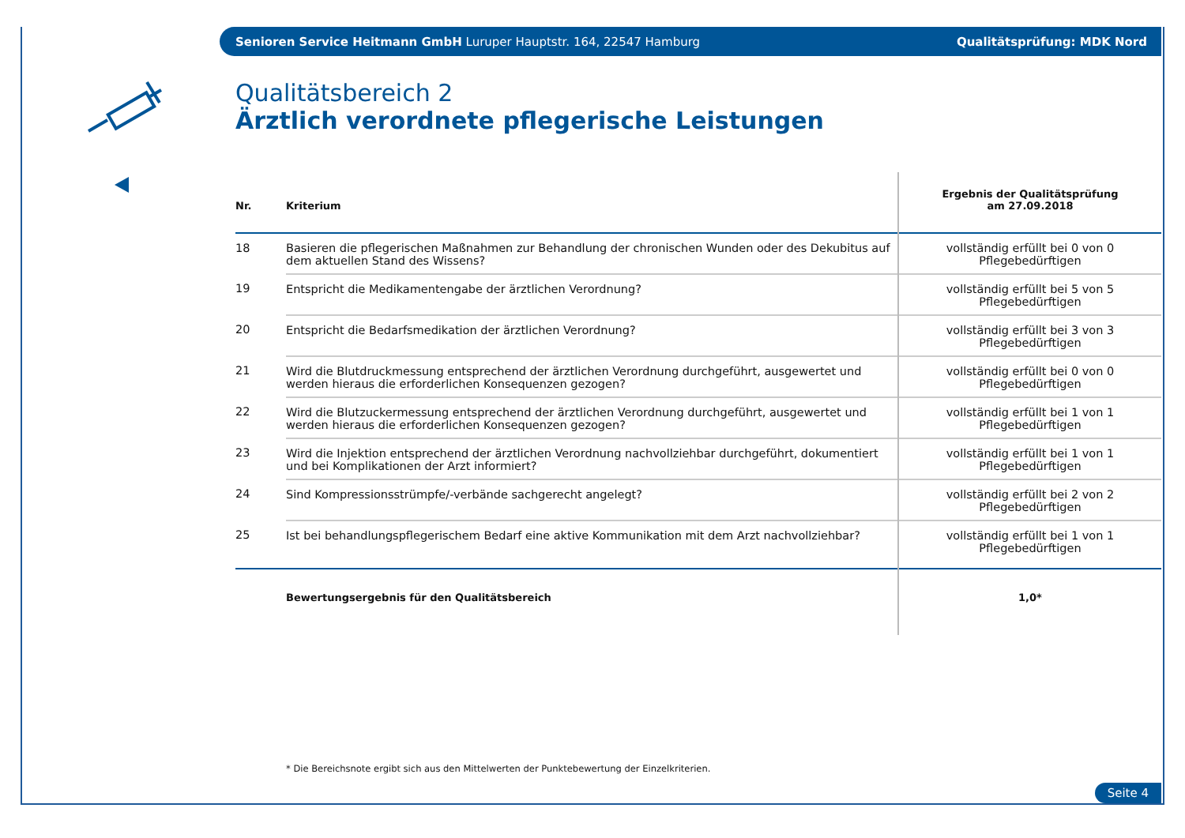Senioren Service Heitmann GmbH Luruper Hauptstr. 164, 22547 Hamburg Qualitätsprüfung: MDK Nord
Qualitätsbereich 2
Ärztlich verordnete pflegerische Leistungen
| Nr. | Kriterium | Ergebnis der Qualitätsprüfung am 27.09.2018 |
| --- | --- | --- |
| 18 | Basieren die pflegerischen Maßnahmen zur Behandlung der chronischen Wunden oder des Dekubitus auf dem aktuellen Stand des Wissens? | vollständig erfüllt bei 0 von 0 Pflegebedürftigen |
| 19 | Entspricht die Medikamentengabe der ärztlichen Verordnung? | vollständig erfüllt bei 5 von 5 Pflegebedürftigen |
| 20 | Entspricht die Bedarfsmedikation der ärztlichen Verordnung? | vollständig erfüllt bei 3 von 3 Pflegebedürftigen |
| 21 | Wird die Blutdruckmessung entsprechend der ärztlichen Verordnung durchgeführt, ausgewertet und werden hieraus die erforderlichen Konsequenzen gezogen? | vollständig erfüllt bei 0 von 0 Pflegebedürftigen |
| 22 | Wird die Blutzuckermessung entsprechend der ärztlichen Verordnung durchgeführt, ausgewertet und werden hieraus die erforderlichen Konsequenzen gezogen? | vollständig erfüllt bei 1 von 1 Pflegebedürftigen |
| 23 | Wird die Injektion entsprechend der ärztlichen Verordnung nachvollziehbar durchgeführt, dokumentiert und bei Komplikationen der Arzt informiert? | vollständig erfüllt bei 1 von 1 Pflegebedürftigen |
| 24 | Sind Kompressionsstrümpfe/-verbände sachgerecht angelegt? | vollständig erfüllt bei 2 von 2 Pflegebedürftigen |
| 25 | Ist bei behandlungspflegerischem Bedarf eine aktive Kommunikation mit dem Arzt nachvollziehbar? | vollständig erfüllt bei 1 von 1 Pflegebedürftigen |
| | Bewertungsergebnis für den Qualitätsbereich | 1,0* |
* Die Bereichsnote ergibt sich aus den Mittelwerten der Punktebewertung der Einzelkriterien.
Seite 4